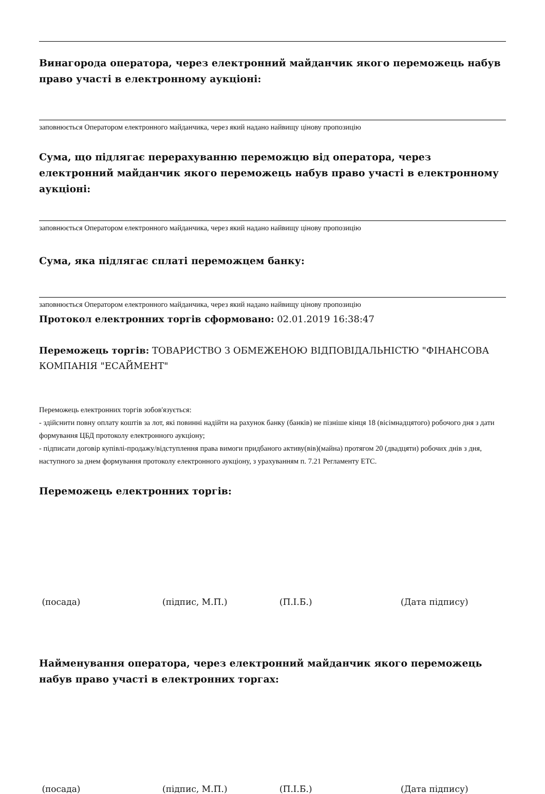Винагорода оператора, через електронний майданчик якого переможець набув право участі в електронному аукціоні:
заповнюється Оператором електронного майданчика, через який надано найвищу цінову пропозицію
Сума, що підлягає перерахуванню переможцю від оператора, через електронний майданчик якого переможець набув право участі в електронному аукціоні:
заповнюється Оператором електронного майданчика, через який надано найвищу цінову пропозицію
Сума, яка підлягає сплаті переможцем банку:
заповнюється Оператором електронного майданчика, через який надано найвищу цінову пропозицію
Протокол електронних торгів сформовано: 02.01.2019 16:38:47
Переможець торгів: ТОВАРИСТВО З ОБМЕЖЕНОЮ ВІДПОВІДАЛЬНІСТЮ "ФІНАНСОВА КОМПАНІЯ "ЕСАЙМЕНТ"
Переможець електронних торгів зобов'язується:
- здійснити повну оплату коштів за лот, які повинні надійти на рахунок банку (банків) не пізніше кінця 18 (вісімнадцятого) робочого дня з дати формування ЦБД протоколу електронного аукціону;
- підписати договір купівлі-продажу/відступлення права вимоги придбаного активу(вів)(майна) протягом 20 (двадцяти) робочих днів з дня, наступного за днем формування протоколу електронного аукціону, з урахуванням п. 7.21 Регламенту ЕТС.
Переможець електронних торгів:
(посада) (підпис, М.П.) (П.І.Б.) (Дата підпису)
Найменування оператора, через електронний майданчик якого переможець набув право участі в електронних торгах:
(посада) (підпис, М.П.) (П.І.Б.) (Дата підпису)